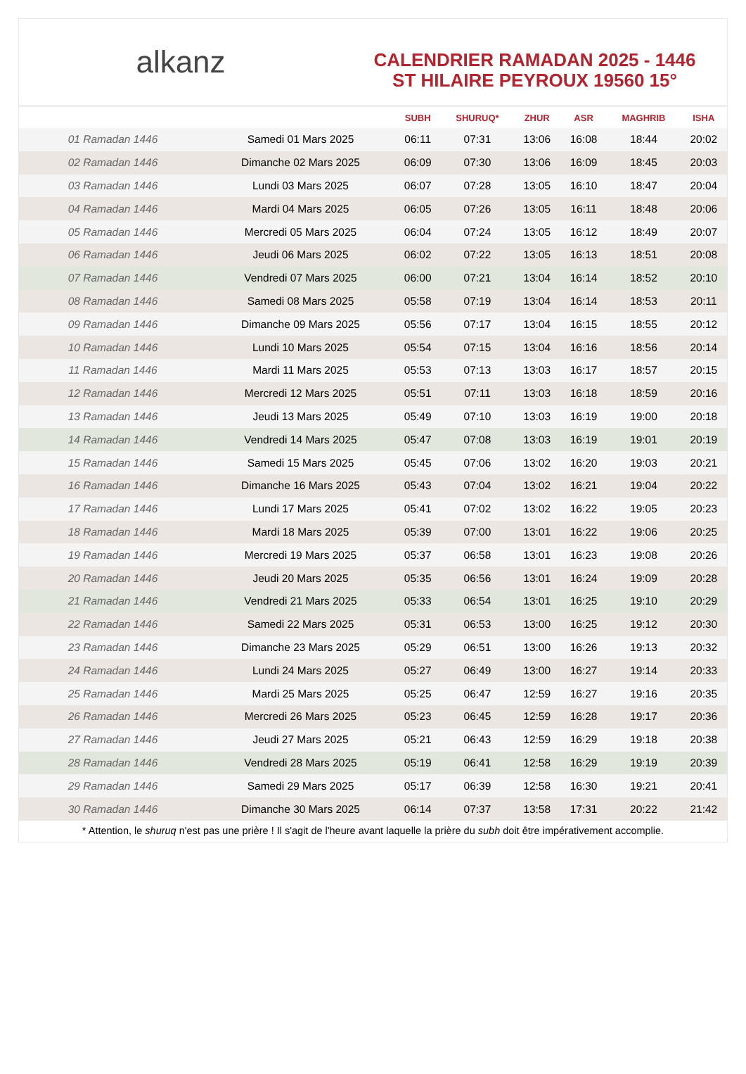alkanz
CALENDRIER RAMADAN 2025 - 1446
ST HILAIRE PEYROUX 19560 15°
| | | SUBH | SHURUQ* | ZHUR | ASR | MAGHRIB | ISHA |
| --- | --- | --- | --- | --- | --- | --- | --- |
| 01 Ramadan 1446 | Samedi 01 Mars 2025 | 06:11 | 07:31 | 13:06 | 16:08 | 18:44 | 20:02 |
| 02 Ramadan 1446 | Dimanche 02 Mars 2025 | 06:09 | 07:30 | 13:06 | 16:09 | 18:45 | 20:03 |
| 03 Ramadan 1446 | Lundi 03 Mars 2025 | 06:07 | 07:28 | 13:05 | 16:10 | 18:47 | 20:04 |
| 04 Ramadan 1446 | Mardi 04 Mars 2025 | 06:05 | 07:26 | 13:05 | 16:11 | 18:48 | 20:06 |
| 05 Ramadan 1446 | Mercredi 05 Mars 2025 | 06:04 | 07:24 | 13:05 | 16:12 | 18:49 | 20:07 |
| 06 Ramadan 1446 | Jeudi 06 Mars 2025 | 06:02 | 07:22 | 13:05 | 16:13 | 18:51 | 20:08 |
| 07 Ramadan 1446 | Vendredi 07 Mars 2025 | 06:00 | 07:21 | 13:04 | 16:14 | 18:52 | 20:10 |
| 08 Ramadan 1446 | Samedi 08 Mars 2025 | 05:58 | 07:19 | 13:04 | 16:14 | 18:53 | 20:11 |
| 09 Ramadan 1446 | Dimanche 09 Mars 2025 | 05:56 | 07:17 | 13:04 | 16:15 | 18:55 | 20:12 |
| 10 Ramadan 1446 | Lundi 10 Mars 2025 | 05:54 | 07:15 | 13:04 | 16:16 | 18:56 | 20:14 |
| 11 Ramadan 1446 | Mardi 11 Mars 2025 | 05:53 | 07:13 | 13:03 | 16:17 | 18:57 | 20:15 |
| 12 Ramadan 1446 | Mercredi 12 Mars 2025 | 05:51 | 07:11 | 13:03 | 16:18 | 18:59 | 20:16 |
| 13 Ramadan 1446 | Jeudi 13 Mars 2025 | 05:49 | 07:10 | 13:03 | 16:19 | 19:00 | 20:18 |
| 14 Ramadan 1446 | Vendredi 14 Mars 2025 | 05:47 | 07:08 | 13:03 | 16:19 | 19:01 | 20:19 |
| 15 Ramadan 1446 | Samedi 15 Mars 2025 | 05:45 | 07:06 | 13:02 | 16:20 | 19:03 | 20:21 |
| 16 Ramadan 1446 | Dimanche 16 Mars 2025 | 05:43 | 07:04 | 13:02 | 16:21 | 19:04 | 20:22 |
| 17 Ramadan 1446 | Lundi 17 Mars 2025 | 05:41 | 07:02 | 13:02 | 16:22 | 19:05 | 20:23 |
| 18 Ramadan 1446 | Mardi 18 Mars 2025 | 05:39 | 07:00 | 13:01 | 16:22 | 19:06 | 20:25 |
| 19 Ramadan 1446 | Mercredi 19 Mars 2025 | 05:37 | 06:58 | 13:01 | 16:23 | 19:08 | 20:26 |
| 20 Ramadan 1446 | Jeudi 20 Mars 2025 | 05:35 | 06:56 | 13:01 | 16:24 | 19:09 | 20:28 |
| 21 Ramadan 1446 | Vendredi 21 Mars 2025 | 05:33 | 06:54 | 13:01 | 16:25 | 19:10 | 20:29 |
| 22 Ramadan 1446 | Samedi 22 Mars 2025 | 05:31 | 06:53 | 13:00 | 16:25 | 19:12 | 20:30 |
| 23 Ramadan 1446 | Dimanche 23 Mars 2025 | 05:29 | 06:51 | 13:00 | 16:26 | 19:13 | 20:32 |
| 24 Ramadan 1446 | Lundi 24 Mars 2025 | 05:27 | 06:49 | 13:00 | 16:27 | 19:14 | 20:33 |
| 25 Ramadan 1446 | Mardi 25 Mars 2025 | 05:25 | 06:47 | 12:59 | 16:27 | 19:16 | 20:35 |
| 26 Ramadan 1446 | Mercredi 26 Mars 2025 | 05:23 | 06:45 | 12:59 | 16:28 | 19:17 | 20:36 |
| 27 Ramadan 1446 | Jeudi 27 Mars 2025 | 05:21 | 06:43 | 12:59 | 16:29 | 19:18 | 20:38 |
| 28 Ramadan 1446 | Vendredi 28 Mars 2025 | 05:19 | 06:41 | 12:58 | 16:29 | 19:19 | 20:39 |
| 29 Ramadan 1446 | Samedi 29 Mars 2025 | 05:17 | 06:39 | 12:58 | 16:30 | 19:21 | 20:41 |
| 30 Ramadan 1446 | Dimanche 30 Mars 2025 | 06:14 | 07:37 | 13:58 | 17:31 | 20:22 | 21:42 |
* Attention, le shuruq n'est pas une prière ! Il s'agit de l'heure avant laquelle la prière du subh doit être impérativement accomplie.